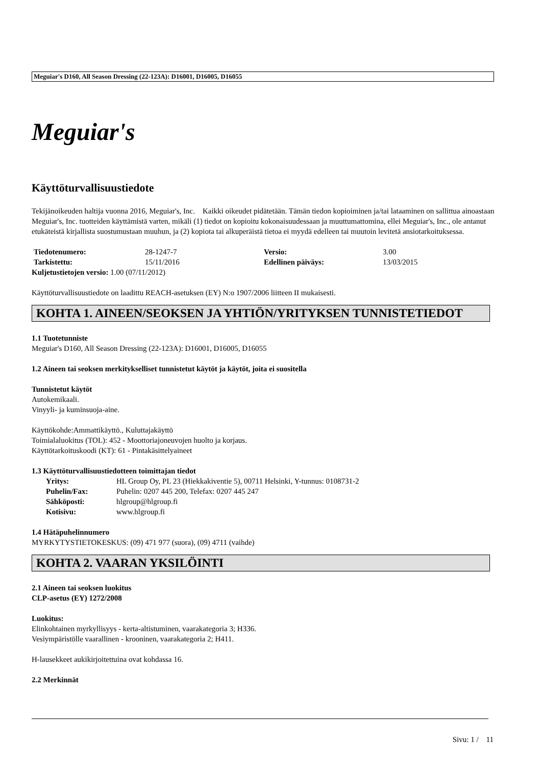Meguiar's D160, All Season Dressing (22-123A): D16001, D16005, D16055
Meguiar's
Käyttöturvallisuustiedote
Tekijänoikeuden haltija vuonna 2016, Meguiar's, Inc. Kaikki oikeudet pidätetään. Tämän tiedon kopioiminen ja/tai lataaminen on sallittua ainoastaan Meguiar's, Inc. tuotteiden käyttämistä varten, mikäli (1) tiedot on kopioitu kokonaisuudessaan ja muuttumattomina, ellei Meguiar's, Inc., ole antanut etukäteistä kirjallista suostumustaan muuhun, ja (2) kopiota tai alkuperäistä tietoa ei myydä edelleen tai muutoin levitetä ansiotarkoituksessa.
| Tiedotenumero: | 28-1247-7 | Versio: | 3.00 |
| Tarkistettu: | 15/11/2016 | Edellinen päiväys: | 13/03/2015 |
Kuljetustietojen versio: 1.00 (07/11/2012)
Käyttöturvallisuustiedote on laadittu REACH-asetuksen (EY) N:o 1907/2006 liitteen II mukaisesti.
KOHTA 1. AINEEN/SEOKSEN JA YHTIÖN/YRITYKSEN TUNNISTETIEDOT
1.1 Tuotetunniste
Meguiar's D160, All Season Dressing (22-123A): D16001, D16005, D16055
1.2 Aineen tai seoksen merkitykselliset tunnistetut käytöt ja käytöt, joita ei suositella
Tunnistetut käytöt
Autokemikaali.
Vinyyli- ja kuminsuoja-aine.
Käyttökohde:Ammattikäyttö., Kuluttajakäyttö
Toimialaluokitus (TOL): 452 - Moottoriajoneuvojen huolto ja korjaus.
Käyttötarkoituskoodi (KT): 61 - Pintakäsittelyaineet
1.3 Käyttöturvallisuustiedotteen toimittajan tiedot
| Yritys: | HL Group Oy, PL 23 (Hiekkakiventie 5), 00711 Helsinki, Y-tunnus: 0108731-2 |
| Puhelin/Fax: | Puhelin: 0207 445 200, Telefax: 0207 445 247 |
| Sähköposti: | hlgroup@hlgroup.fi |
| Kotisivu: | www.hlgroup.fi |
1.4 Hätäpuhelinnumero
MYRKYTYSTIETOKESKUS: (09) 471 977 (suora), (09) 4711 (vaihde)
KOHTA 2. VAARAN YKSILÖINTI
2.1 Aineen tai seoksen luokitus
CLP-asetus (EY) 1272/2008
Luokitus:
Elinkohtainen myrkyllisyys - kerta-altistuminen, vaarakategoria 3; H336.
Vesiympäristölle vaarallinen - krooninen, vaarakategoria 2; H411.
H-lausekkeet aukikirjoitettuina ovat kohdassa 16.
2.2 Merkinnät
Sivu: 1 / 11